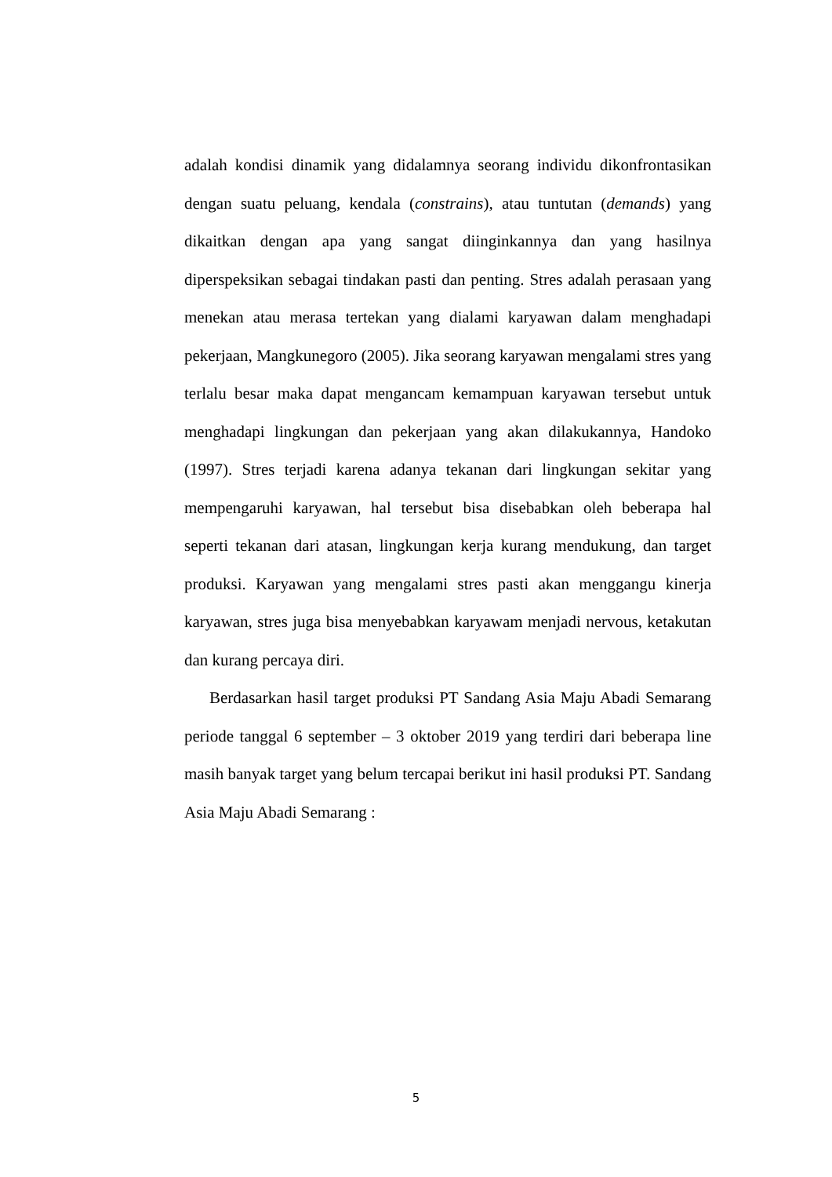adalah kondisi dinamik yang didalamnya seorang individu dikonfrontasikan dengan suatu peluang, kendala (constrains), atau tuntutan (demands) yang dikaitkan dengan apa yang sangat diinginkannya dan yang hasilnya diperspeksikan sebagai tindakan pasti dan penting. Stres adalah perasaan yang menekan atau merasa tertekan yang dialami karyawan dalam menghadapi pekerjaan, Mangkunegoro (2005). Jika seorang karyawan mengalami stres yang terlalu besar maka dapat mengancam kemampuan karyawan tersebut untuk menghadapi lingkungan dan pekerjaan yang akan dilakukannya, Handoko (1997). Stres terjadi karena adanya tekanan dari lingkungan sekitar yang mempengaruhi karyawan, hal tersebut bisa disebabkan oleh beberapa hal seperti tekanan dari atasan, lingkungan kerja kurang mendukung, dan target produksi. Karyawan yang mengalami stres pasti akan menggangu kinerja karyawan, stres juga bisa menyebabkan karyawam menjadi nervous, ketakutan dan kurang percaya diri.
Berdasarkan hasil target produksi PT Sandang Asia Maju Abadi Semarang periode tanggal 6 september – 3 oktober 2019 yang terdiri dari beberapa line masih banyak target yang belum tercapai berikut ini hasil produksi PT. Sandang Asia Maju Abadi Semarang :
5